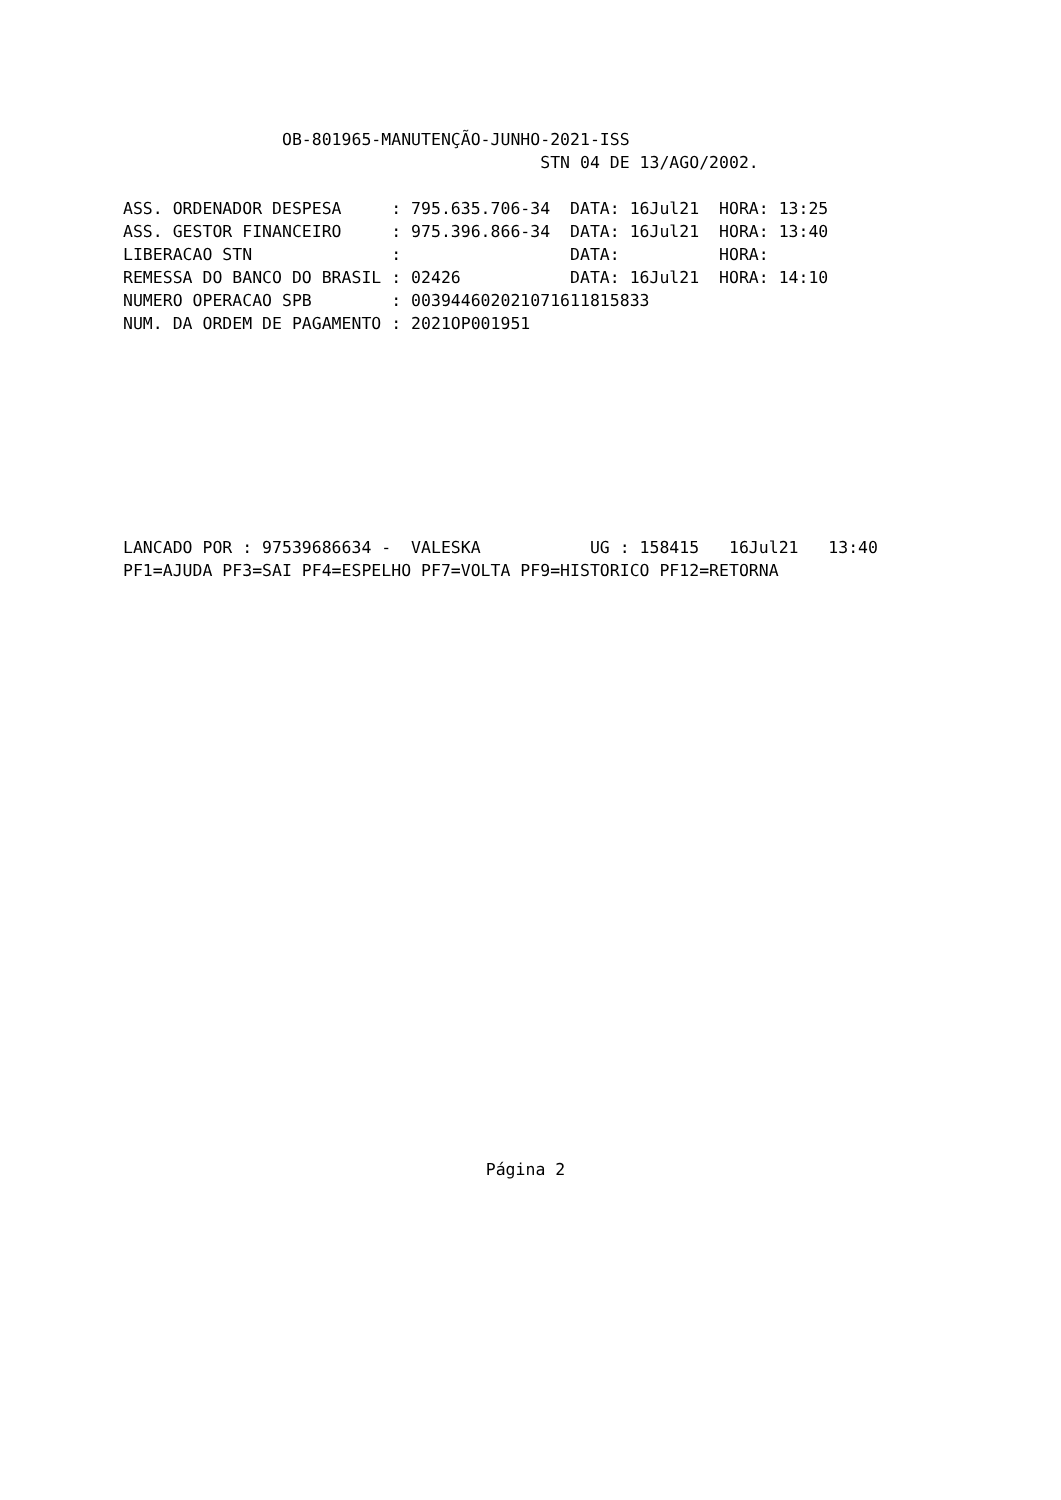OB-801965-MANUTENÇÃO-JUNHO-2021-ISS
                                          STN 04 DE 13/AGO/2002.

ASS. ORDENADOR DESPESA     : 795.635.706-34  DATA: 16Jul21  HORA: 13:25
ASS. GESTOR FINANCEIRO     : 975.396.866-34  DATA: 16Jul21  HORA: 13:40
LIBERACAO STN              :                 DATA:          HORA:
REMESSA DO BANCO DO BRASIL : 02426           DATA: 16Jul21  HORA: 14:10
NUMERO OPERACAO SPB        : 003944602021071611815833
NUM. DA ORDEM DE PAGAMENTO : 2021OP001951
LANCADO POR : 97539686634 -  VALESKA           UG : 158415   16Jul21   13:40
PF1=AJUDA PF3=SAI PF4=ESPELHO PF7=VOLTA PF9=HISTORICO PF12=RETORNA
Página 2